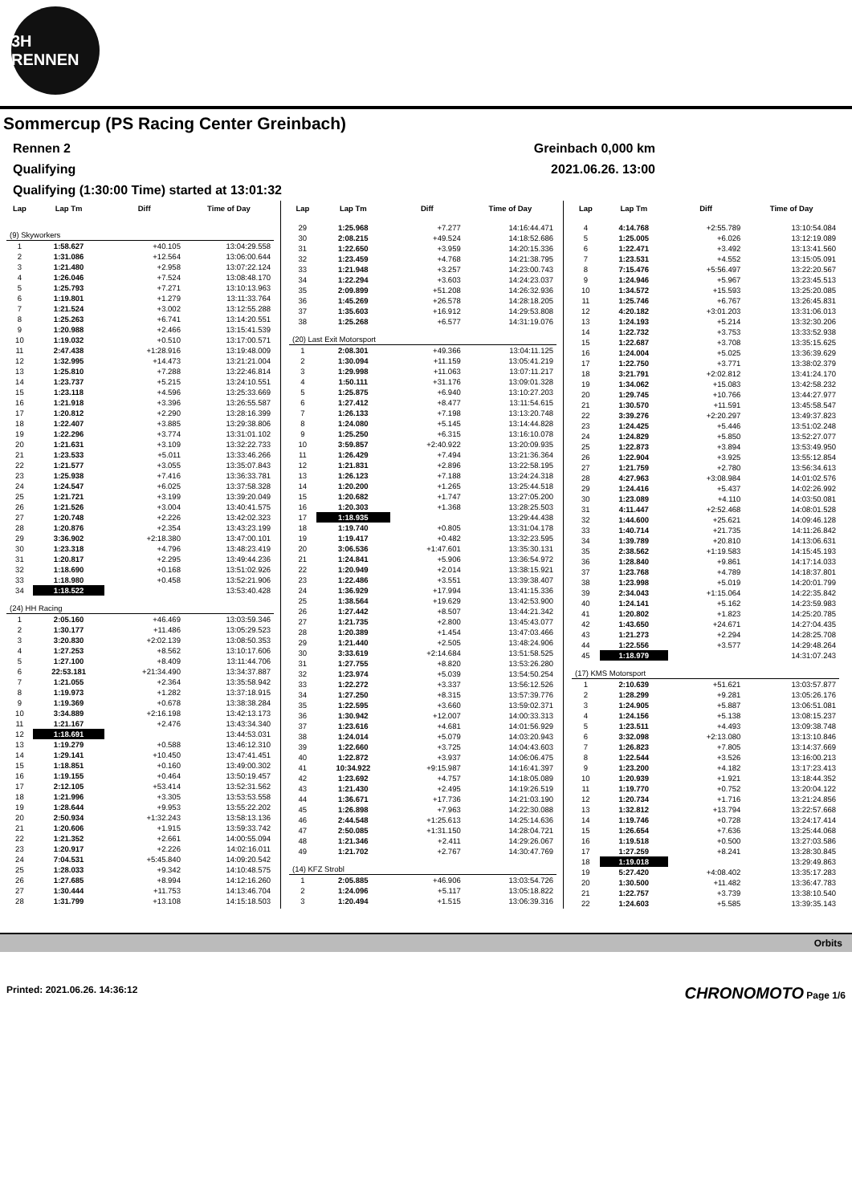3H RENNEN
Sommercup (PS Racing Center Greinbach)
Rennen 2 Greinbach 0,000 km
Qualifying 2021.06.26. 13:00
Qualifying (1:30:00 Time) started at 13:01:32
| Lap | Lap Tm | Diff | Time of Day |
| --- | --- | --- | --- |
| (9) Skyworkers | | | |
| 1 | 1:58.627 | +40.105 | 13:04:29.558 |
| 2 | 1:31.086 | +12.564 | 13:06:00.644 |
| 3 | 1:21.480 | +2.958 | 13:07:22.124 |
| 4 | 1:26.046 | +7.524 | 13:08:48.170 |
| 5 | 1:25.793 | +7.271 | 13:10:13.963 |
| 6 | 1:19.801 | +1.279 | 13:11:33.764 |
| 7 | 1:21.524 | +3.002 | 13:12:55.288 |
| 8 | 1:25.263 | +6.741 | 13:14:20.551 |
| 9 | 1:20.988 | +2.466 | 13:15:41.539 |
| 10 | 1:19.032 | +0.510 | 13:17:00.571 |
| 11 | 2:47.438 | +1:28.916 | 13:19:48.009 |
| 12 | 1:32.995 | +14.473 | 13:21:21.004 |
| 13 | 1:25.810 | +7.288 | 13:22:46.814 |
| 14 | 1:23.737 | +5.215 | 13:24:10.551 |
| 15 | 1:23.118 | +4.596 | 13:25:33.669 |
| 16 | 1:21.918 | +3.396 | 13:26:55.587 |
| 17 | 1:20.812 | +2.290 | 13:28:16.399 |
| 18 | 1:22.407 | +3.885 | 13:29:38.806 |
| 19 | 1:22.296 | +3.774 | 13:31:01.102 |
| 20 | 1:21.631 | +3.109 | 13:32:22.733 |
| 21 | 1:23.533 | +5.011 | 13:33:46.266 |
| 22 | 1:21.577 | +3.055 | 13:35:07.843 |
| 23 | 1:25.938 | +7.416 | 13:36:33.781 |
| 24 | 1:24.547 | +6.025 | 13:37:58.328 |
| 25 | 1:21.721 | +3.199 | 13:39:20.049 |
| 26 | 1:21.526 | +3.004 | 13:40:41.575 |
| 27 | 1:20.748 | +2.226 | 13:42:02.323 |
| 28 | 1:20.876 | +2.354 | 13:43:23.199 |
| 29 | 3:36.902 | +2:18.380 | 13:47:00.101 |
| 30 | 1:23.318 | +4.796 | 13:48:23.419 |
| 31 | 1:20.817 | +2.295 | 13:49:44.236 |
| 32 | 1:18.690 | +0.168 | 13:51:02.926 |
| 33 | 1:18.980 | +0.458 | 13:52:21.906 |
| 34 | 1:18.522 | | 13:53:40.428 |
| (24) HH Racing | | | |
| 1 | 2:05.160 | +46.469 | 13:03:59.346 |
| 2 | 1:30.177 | +11.486 | 13:05:29.523 |
| 3 | 3:20.830 | +2:02.139 | 13:08:50.353 |
| 4 | 1:27.253 | +8.562 | 13:10:17.606 |
| 5 | 1:27.100 | +8.409 | 13:11:44.706 |
| 6 | 22:53.181 | +21:34.490 | 13:34:37.887 |
| 7 | 1:21.055 | +2.364 | 13:35:58.942 |
| 8 | 1:19.973 | +1.282 | 13:37:18.915 |
| 9 | 1:19.369 | +0.678 | 13:38:38.284 |
| 10 | 3:34.889 | +2:16.198 | 13:42:13.173 |
| 11 | 1:21.167 | +2.476 | 13:43:34.340 |
| 12 | 1:18.691 | | 13:44:53.031 |
| 13 | 1:19.279 | +0.588 | 13:46:12.310 |
| 14 | 1:29.141 | +10.450 | 13:47:41.451 |
| 15 | 1:18.851 | +0.160 | 13:49:00.302 |
| 16 | 1:19.155 | +0.464 | 13:50:19.457 |
| 17 | 2:12.105 | +53.414 | 13:52:31.562 |
| 18 | 1:21.996 | +3.305 | 13:53:53.558 |
| 19 | 1:28.644 | +9.953 | 13:55:22.202 |
| 20 | 2:50.934 | +1:32.243 | 13:58:13.136 |
| 21 | 1:20.606 | +1.915 | 13:59:33.742 |
| 22 | 1:21.352 | +2.661 | 14:00:55.094 |
| 23 | 1:20.917 | +2.226 | 14:02:16.011 |
| 24 | 7:04.531 | +5:45.840 | 14:09:20.542 |
| 25 | 1:28.033 | +9.342 | 14:10:48.575 |
| 26 | 1:27.685 | +8.994 | 14:12:16.260 |
| 27 | 1:30.444 | +11.753 | 14:13:46.704 |
| 28 | 1:31.799 | +13.108 | 14:15:18.503 |
| Lap | Lap Tm | Diff | Time of Day |
| --- | --- | --- | --- |
| 29 | 1:25.968 | +7.277 | 14:16:44.471 |
| 30 | 2:08.215 | +49.524 | 14:18:52.686 |
| 31 | 1:22.650 | +3.959 | 14:20:15.336 |
| 32 | 1:23.459 | +4.768 | 14:21:38.795 |
| 33 | 1:21.948 | +3.257 | 14:23:00.743 |
| 34 | 1:22.294 | +3.603 | 14:24:23.037 |
| 35 | 2:09.899 | +51.208 | 14:26:32.936 |
| 36 | 1:45.269 | +26.578 | 14:28:18.205 |
| 37 | 1:35.603 | +16.912 | 14:29:53.808 |
| 38 | 1:25.268 | +6.577 | 14:31:19.076 |
| (20) Last Exit Motorsport | | | |
| 1 | 2:08.301 | +49.366 | 13:04:11.125 |
| 2 | 1:30.094 | +11.159 | 13:05:41.219 |
| 3 | 1:29.998 | +11.063 | 13:07:11.217 |
| 4 | 1:50.111 | +31.176 | 13:09:01.328 |
| 5 | 1:25.875 | +6.940 | 13:10:27.203 |
| 6 | 1:27.412 | +8.477 | 13:11:54.615 |
| 7 | 1:26.133 | +7.198 | 13:13:20.748 |
| 8 | 1:24.080 | +5.145 | 13:14:44.828 |
| 9 | 1:25.250 | +6.315 | 13:16:10.078 |
| 10 | 3:59.857 | +2:40.922 | 13:20:09.935 |
| 11 | 1:26.429 | +7.494 | 13:21:36.364 |
| 12 | 1:21.831 | +2.896 | 13:22:58.195 |
| 13 | 1:26.123 | +7.188 | 13:24:24.318 |
| 14 | 1:20.200 | +1.265 | 13:25:44.518 |
| 15 | 1:20.682 | +1.747 | 13:27:05.200 |
| 16 | 1:20.303 | +1.368 | 13:28:25.503 |
| 17 | 1:18.935 | | 13:29:44.438 |
| 18 | 1:19.740 | +0.805 | 13:31:04.178 |
| 19 | 1:19.417 | +0.482 | 13:32:23.595 |
| 20 | 3:06.536 | +1:47.601 | 13:35:30.131 |
| 21 | 1:24.841 | +5.906 | 13:36:54.972 |
| 22 | 1:20.949 | +2.014 | 13:38:15.921 |
| 23 | 1:22.486 | +3.551 | 13:39:38.407 |
| 24 | 1:36.929 | +17.994 | 13:41:15.336 |
| 25 | 1:38.564 | +19.629 | 13:42:53.900 |
| 26 | 1:27.442 | +8.507 | 13:44:21.342 |
| 27 | 1:21.735 | +2.800 | 13:45:43.077 |
| 28 | 1:20.389 | +1.454 | 13:47:03.466 |
| 29 | 1:21.440 | +2.505 | 13:48:24.906 |
| 30 | 3:33.619 | +2:14.684 | 13:51:58.525 |
| 31 | 1:27.755 | +8.820 | 13:53:26.280 |
| 32 | 1:23.974 | +5.039 | 13:54:50.254 |
| 33 | 1:22.272 | +3.337 | 13:56:12.526 |
| 34 | 1:27.250 | +8.315 | 13:57:39.776 |
| 35 | 1:22.595 | +3.660 | 13:59:02.371 |
| 36 | 1:30.942 | +12.007 | 14:00:33.313 |
| 37 | 1:23.616 | +4.681 | 14:01:56.929 |
| 38 | 1:24.014 | +5.079 | 14:03:20.943 |
| 39 | 1:22.660 | +3.725 | 14:04:43.603 |
| 40 | 1:22.872 | +3.937 | 14:06:06.475 |
| 41 | 10:34.922 | +9:15.987 | 14:16:41.397 |
| 42 | 1:23.692 | +4.757 | 14:18:05.089 |
| 43 | 1:21.430 | +2.495 | 14:19:26.519 |
| 44 | 1:36.671 | +17.736 | 14:21:03.190 |
| 45 | 1:26.898 | +7.963 | 14:22:30.088 |
| 46 | 2:44.548 | +1:25.613 | 14:25:14.636 |
| 47 | 2:50.085 | +1:31.150 | 14:28:04.721 |
| 48 | 1:21.346 | +2.411 | 14:29:26.067 |
| 49 | 1:21.702 | +2.767 | 14:30:47.769 |
| (14) KFZ Strobl | | | |
| 1 | 2:05.885 | +46.906 | 13:03:54.726 |
| 2 | 1:24.096 | +5.117 | 13:05:18.822 |
| 3 | 1:20.494 | +1.515 | 13:06:39.316 |
| Lap | Lap Tm | Diff | Time of Day |
| --- | --- | --- | --- |
| 4 | 4:14.768 | +2:55.789 | 13:10:54.084 |
| 5 | 1:25.005 | +6.026 | 13:12:19.089 |
| 6 | 1:22.471 | +3.492 | 13:13:41.560 |
| 7 | 1:23.531 | +4.552 | 13:15:05.091 |
| 8 | 7:15.476 | +5:56.497 | 13:22:20.567 |
| 9 | 1:24.946 | +5.967 | 13:23:45.513 |
| 10 | 1:34.572 | +15.593 | 13:25:20.085 |
| 11 | 1:25.746 | +6.767 | 13:26:45.831 |
| 12 | 4:20.182 | +3:01.203 | 13:31:06.013 |
| 13 | 1:24.193 | +5.214 | 13:32:30.206 |
| 14 | 1:22.732 | +3.753 | 13:33:52.938 |
| 15 | 1:22.687 | +3.708 | 13:35:15.625 |
| 16 | 1:24.004 | +5.025 | 13:36:39.629 |
| 17 | 1:22.750 | +3.771 | 13:38:02.379 |
| 18 | 3:21.791 | +2:02.812 | 13:41:24.170 |
| 19 | 1:34.062 | +15.083 | 13:42:58.232 |
| 20 | 1:29.745 | +10.766 | 13:44:27.977 |
| 21 | 1:30.570 | +11.591 | 13:45:58.547 |
| 22 | 3:39.276 | +2:20.297 | 13:49:37.823 |
| 23 | 1:24.425 | +5.446 | 13:51:02.248 |
| 24 | 1:24.829 | +5.850 | 13:52:27.077 |
| 25 | 1:22.873 | +3.894 | 13:53:49.950 |
| 26 | 1:22.904 | +3.925 | 13:55:12.854 |
| 27 | 1:21.759 | +2.780 | 13:56:34.613 |
| 28 | 4:27.963 | +3:08.984 | 14:01:02.576 |
| 29 | 1:24.416 | +5.437 | 14:02:26.992 |
| 30 | 1:23.089 | +4.110 | 14:03:50.081 |
| 31 | 4:11.447 | +2:52.468 | 14:08:01.528 |
| 32 | 1:44.600 | +25.621 | 14:09:46.128 |
| 33 | 1:40.714 | +21.735 | 14:11:26.842 |
| 34 | 1:39.789 | +20.810 | 14:13:06.631 |
| 35 | 2:38.562 | +1:19.583 | 14:15:45.193 |
| 36 | 1:28.840 | +9.861 | 14:17:14.033 |
| 37 | 1:23.768 | +4.789 | 14:18:37.801 |
| 38 | 1:23.998 | +5.019 | 14:20:01.799 |
| 39 | 2:34.043 | +1:15.064 | 14:22:35.842 |
| 40 | 1:24.141 | +5.162 | 14:23:59.983 |
| 41 | 1:20.802 | +1.823 | 14:25:20.785 |
| 42 | 1:43.650 | +24.671 | 14:27:04.435 |
| 43 | 1:21.273 | +2.294 | 14:28:25.708 |
| 44 | 1:22.556 | +3.577 | 14:29:48.264 |
| 45 | 1:18.979 | | 14:31:07.243 |
| (17) KMS Motorsport | | | |
| 1 | 2:10.639 | +51.621 | 13:03:57.877 |
| 2 | 1:28.299 | +9.281 | 13:05:26.176 |
| 3 | 1:24.905 | +5.887 | 13:06:51.081 |
| 4 | 1:24.156 | +5.138 | 13:08:15.237 |
| 5 | 1:23.511 | +4.493 | 13:09:38.748 |
| 6 | 3:32.098 | +2:13.080 | 13:13:10.846 |
| 7 | 1:26.823 | +7.805 | 13:14:37.669 |
| 8 | 1:22.544 | +3.526 | 13:16:00.213 |
| 9 | 1:23.200 | +4.182 | 13:17:23.413 |
| 10 | 1:20.939 | +1.921 | 13:18:44.352 |
| 11 | 1:19.770 | +0.752 | 13:20:04.122 |
| 12 | 1:20.734 | +1.716 | 13:21:24.856 |
| 13 | 1:32.812 | +13.794 | 13:22:57.668 |
| 14 | 1:19.746 | +0.728 | 13:24:17.414 |
| 15 | 1:26.654 | +7.636 | 13:25:44.068 |
| 16 | 1:19.518 | +0.500 | 13:27:03.586 |
| 17 | 1:27.259 | +8.241 | 13:28:30.845 |
| 18 | 1:19.018 | | 13:29:49.863 |
| 19 | 5:27.420 | +4:08.402 | 13:35:17.283 |
| 20 | 1:30.500 | +11.482 | 13:36:47.783 |
| 21 | 1:22.757 | +3.739 | 13:38:10.540 |
| 22 | 1:24.603 | +5.585 | 13:39:35.143 |
Orbits
Printed: 2021.06.26. 14:36:12 CHRONOMOTO Page 1/6